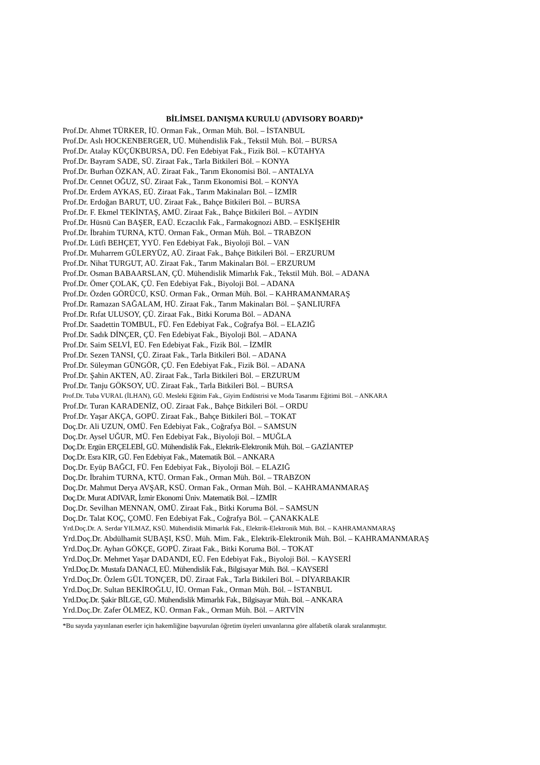BİLİMSEL DANIŞMA KURULU (ADVISORY BOARD)*
Prof.Dr. Ahmet TÜRKER, İÜ. Orman Fak., Orman Müh. Böl. – İSTANBUL
Prof.Dr. Aslı HOCKENBERGER, UÜ. Mühendislik Fak., Tekstil Müh. Böl. – BURSA
Prof.Dr. Atalay KÜÇÜKBURSA, DÜ. Fen Edebiyat Fak., Fizik Böl. – KÜTAHYA
Prof.Dr. Bayram SADE, SÜ. Ziraat Fak., Tarla Bitkileri Böl. – KONYA
Prof.Dr. Burhan ÖZKAN, AÜ. Ziraat Fak., Tarım Ekonomisi Böl. – ANTALYA
Prof.Dr. Cennet OĞUZ, SÜ. Ziraat Fak., Tarım Ekonomisi Böl. – KONYA
Prof.Dr. Erdem AYKAS, EÜ. Ziraat Fak., Tarım Makinaları Böl. – İZMİR
Prof.Dr. Erdoğan BARUT, UÜ. Ziraat Fak., Bahçe Bitkileri Böl. – BURSA
Prof.Dr. F. Ekmel TEKİNTAŞ, AMÜ. Ziraat Fak., Bahçe Bitkileri Böl. – AYDIN
Prof.Dr. Hüsnü Can BAŞER, EAÜ. Eczacılık Fak., Farmakognozi ABD. – ESKİŞEHİR
Prof.Dr. İbrahim TURNA, KTÜ. Orman Fak., Orman Müh. Böl. – TRABZON
Prof.Dr. Lütfi BEHÇET, YYÜ. Fen Edebiyat Fak., Biyoloji Böl. – VAN
Prof.Dr. Muharrem GÜLERYÜZ, AÜ. Ziraat Fak., Bahçe Bitkileri Böl. – ERZURUM
Prof.Dr. Nihat TURGUT, AÜ. Ziraat Fak., Tarım Makinaları Böl. – ERZURUM
Prof.Dr. Osman BABAARSLAN, ÇÜ. Mühendislik Mimarlık Fak., Tekstil Müh. Böl. – ADANA
Prof.Dr. Ömer ÇOLAK, ÇÜ. Fen Edebiyat Fak., Biyoloji Böl. – ADANA
Prof.Dr. Özden GÖRÜCÜ, KSÜ. Orman Fak., Orman Müh. Böl. – KAHRAMANMARAŞ
Prof.Dr. Ramazan SAĞALAM, HÜ. Ziraat Fak., Tarım Makinaları Böl. – ŞANLIURFA
Prof.Dr. Rıfat ULUSOY, ÇÜ. Ziraat Fak., Bitki Koruma Böl. – ADANA
Prof.Dr. Saadettin TOMBUL, FÜ. Fen Edebiyat Fak., Coğrafya Böl. – ELAZIĞ
Prof.Dr. Sadık DİNÇER, ÇÜ. Fen Edebiyat Fak., Biyoloji Böl. – ADANA
Prof.Dr. Saim SELVİ, EÜ. Fen Edebiyat Fak., Fizik Böl. – İZMİR
Prof.Dr. Sezen TANSI, ÇÜ. Ziraat Fak., Tarla Bitkileri Böl. – ADANA
Prof.Dr. Süleyman GÜNGÖR, ÇÜ. Fen Edebiyat Fak., Fizik Böl. – ADANA
Prof.Dr. Şahin AKTEN, AÜ. Ziraat Fak., Tarla Bitkileri Böl. – ERZURUM
Prof.Dr. Tanju GÖKSOY, UÜ. Ziraat Fak., Tarla Bitkileri Böl. – BURSA
Prof.Dr. Tuba VURAL (İLHAN), GÜ. Mesleki Eğitim Fak., Giyim Endüstrisi ve Moda Tasarımı Eğitimi Böl. – ANKARA
Prof.Dr. Turan KARADENİZ, OÜ. Ziraat Fak., Bahçe Bitkileri Böl. – ORDU
Prof.Dr. Yaşar AKÇA, GOPÜ. Ziraat Fak., Bahçe Bitkileri Böl. – TOKAT
Doç.Dr. Ali UZUN, OMÜ. Fen Edebiyat Fak., Coğrafya Böl. – SAMSUN
Doç.Dr. Aysel UĞUR, MÜ. Fen Edebiyat Fak., Biyoloji Böl. – MUĞLA
Doç.Dr. Ergün ERÇELEBİ, GÜ. Mühendislik Fak., Elektrik-Elektronik Müh. Böl. – GAZİANTEP
Doç.Dr. Esra KIR, GÜ. Fen Edebiyat Fak., Matematik Böl. – ANKARA
Doç.Dr. Eyüp BAĞCI, FÜ. Fen Edebiyat Fak., Biyoloji Böl. – ELAZIĞ
Doç.Dr. İbrahim TURNA, KTÜ. Orman Fak., Orman Müh. Böl. – TRABZON
Doç.Dr. Mahmut Derya AVŞAR, KSÜ. Orman Fak., Orman Müh. Böl. – KAHRAMANMARAŞ
Doç.Dr. Murat ADIVAR, İzmir Ekonomi Üniv. Matematik Böl. – İZMİR
Doç.Dr. Sevilhan MENNAN, OMÜ. Ziraat Fak., Bitki Koruma Böl. – SAMSUN
Doç.Dr. Talat KOÇ, ÇOMÜ. Fen Edebiyat Fak., Coğrafya Böl. – ÇANAKKALE
Yrd.Doç.Dr. A. Serdar YILMAZ, KSÜ. Mühendislik Mimarlık Fak., Elektrik-Elektronik Müh. Böl. – KAHRAMANMARAŞ
Yrd.Doç.Dr. Abdülhamit SUBAŞI, KSÜ. Müh. Mim. Fak., Elektrik-Elektronik Müh. Böl. – KAHRAMANMARAŞ
Yrd.Doç.Dr. Ayhan GÖKÇE, GOPÜ. Ziraat Fak., Bitki Koruma Böl. – TOKAT
Yrd.Doç.Dr. Mehmet Yaşar DADANDI, EÜ. Fen Edebiyat Fak., Biyoloji Böl. – KAYSERİ
Yrd.Doç.Dr. Mustafa DANACI, EÜ. Mühendislik Fak., Bilgisayar Müh. Böl. – KAYSERİ
Yrd.Doç.Dr. Özlem GÜL TONÇER, DÜ. Ziraat Fak., Tarla Bitkileri Böl. – DİYARBAKIR
Yrd.Doç.Dr. Sultan BEKİROĞLU, İÜ. Orman Fak., Orman Müh. Böl. – İSTANBUL
Yrd.Doç.Dr. Şakir BİLGE, GÜ. Mühendislik Mimarlık Fak., Bilgisayar Müh. Böl. – ANKARA
Yrd.Doç.Dr. Zafer ÖLMEZ, KÜ. Orman Fak., Orman Müh. Böl. – ARTVİN
*Bu sayıda yayınlanan eserler için hakemliğine başvurulan öğretim üyeleri unvanlarına göre alfabetik olarak sıralanmıştır.